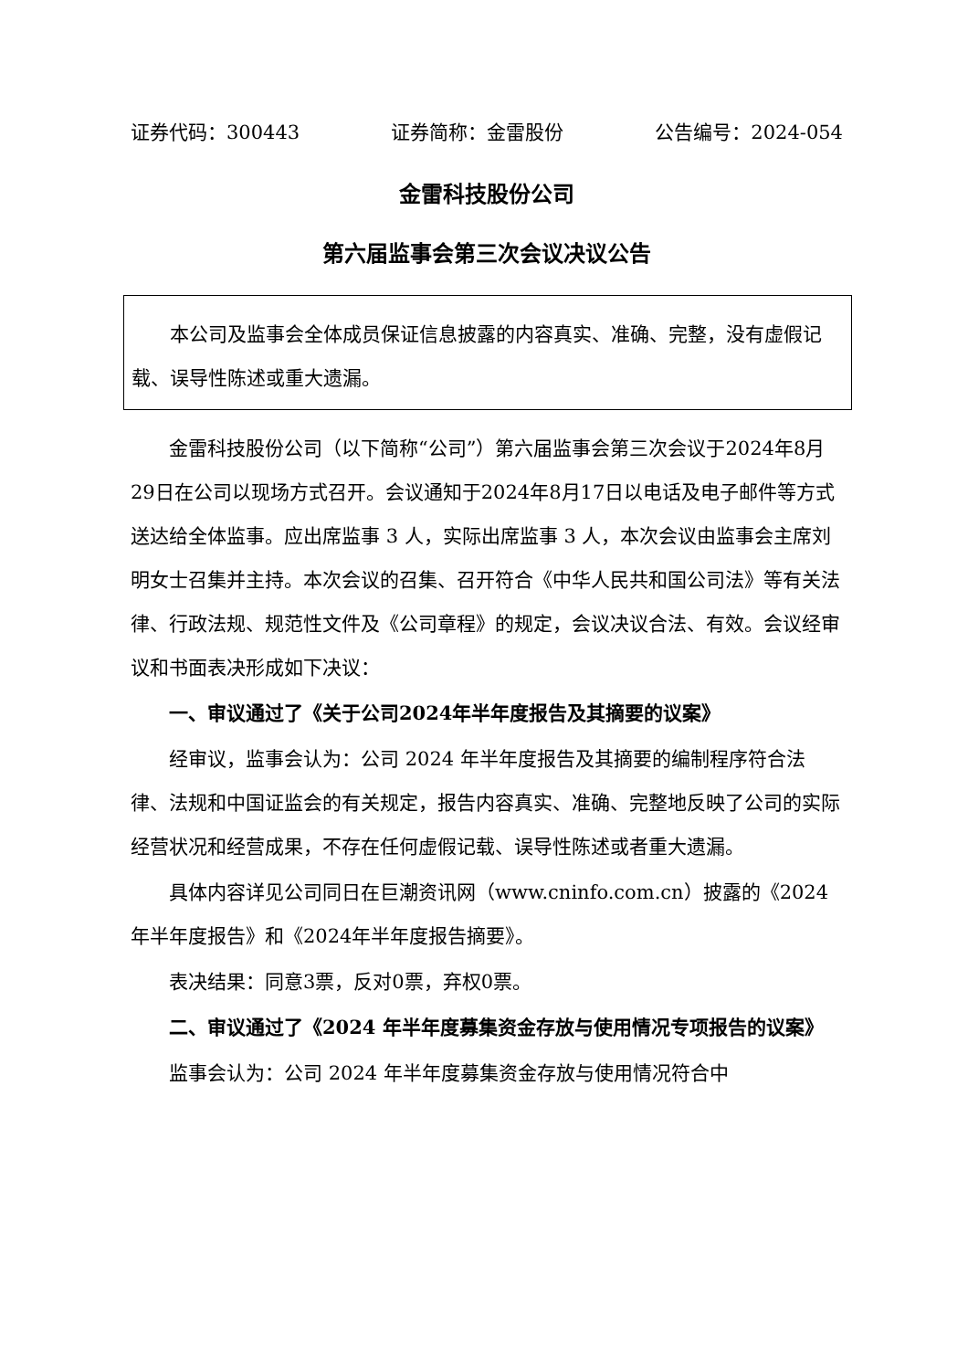证券代码：300443 证券简称：金雷股份 公告编号：2024-054
金雷科技股份公司
第六届监事会第三次会议决议公告
本公司及监事会全体成员保证信息披露的内容真实、准确、完整，没有虚假记载、误导性陈述或重大遗漏。
金雷科技股份公司（以下简称“公司”）第六届监事会第三次会议于2024年8月29日在公司以现场方式召开。会议通知于2024年8月17日以电话及电子邮件等方式送达给全体监事。应出席监事 3 人，实际出席监事 3 人，本次会议由监事会主席刘明女士召集并主持。本次会议的召集、召开符合《中华人民共和国公司法》等有关法律、行政法规、规范性文件及《公司章程》的规定，会议决议合法、有效。会议经审议和书面表决形成如下决议：
一、审议通过了《关于公司2024年半年度报告及其摘要的议案》
经审议，监事会认为：公司 2024 年半年度报告及其摘要的编制程序符合法律、法规和中国证监会的有关规定，报告内容真实、准确、完整地反映了公司的实际经营状况和经营成果，不存在任何虚假记载、误导性陈述或者重大遗漏。
具体内容详见公司同日在巨潮资讯网（www.cninfo.com.cn）披露的《2024年半年度报告》和《2024年半年度报告摘要》。
表决结果：同意3票，反对0票，弃权0票。
二、审议通过了《2024 年半年度募集资金存放与使用情况专项报告的议案》
监事会认为：公司 2024 年半年度募集资金存放与使用情况符合中